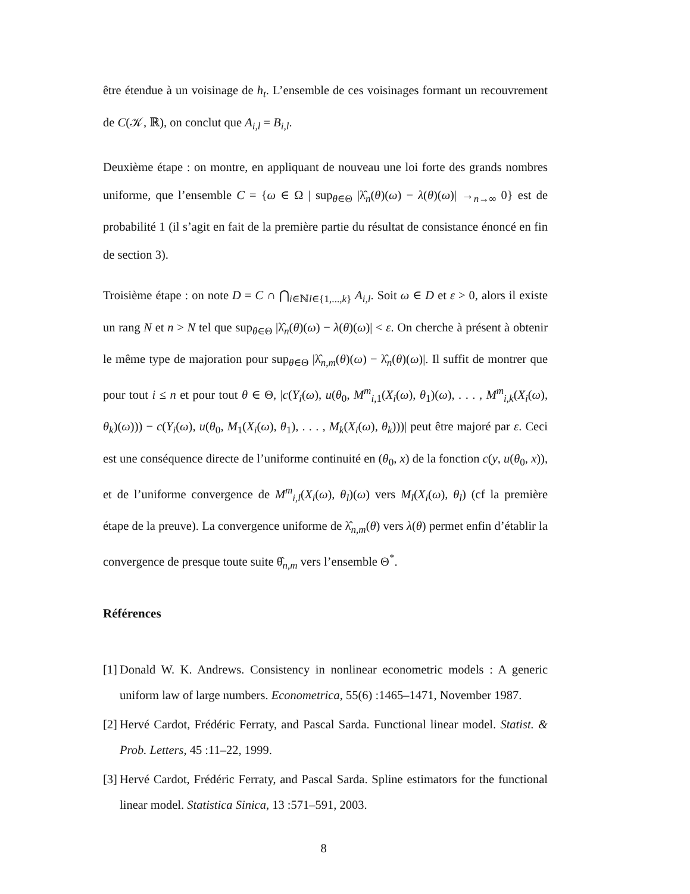être étendue à un voisinage de h<sub>t</sub>. L’ensemble de ces voisinages formant un recouvrement de C(𝒦, ℝ), on conclut que A<sub>i,l</sub> = B<sub>i,l</sub>.
Deuxième étape : on montre, en appliquant de nouveau une loi forte des grands nombres uniforme, que l’ensemble C = {ω ∈ Ω | sup<sub>θ∈Θ</sub> |λ̂<sub>n</sub>(θ)(ω) − λ(θ)(ω)| →<sub>n→∞</sub> 0} est de probabilité 1 (il s’agit en fait de la première partie du résultat de consistance énoncé en fin de section 3).
Troisième étape : on note D = C ∩ ⋂<sub>i∈ℕl∈{1,...,k}</sub> A<sub>i,l</sub>. Soit ω ∈ D et ε > 0, alors il existe un rang N et n > N tel que sup<sub>θ∈Θ</sub> |λ̂<sub>n</sub>(θ)(ω) − λ(θ)(ω)| < ε. On cherche à présent à obtenir le même type de majoration pour sup<sub>θ∈Θ</sub> |λ̂<sub>n,m</sub>(θ)(ω) − λ̂<sub>n</sub>(θ)(ω)|. Il suffit de montrer que pour tout i ≤ n et pour tout θ ∈ Θ, |c(Y<sub>i</sub>(ω), u(θ<sub>0</sub>, M<sup>m</sup><sub>i,1</sub>(X<sub>i</sub>(ω), θ<sub>1</sub>)(ω), . . . , M<sup>m</sup><sub>i,k</sub>(X<sub>i</sub>(ω), θ<sub>k</sub>)(ω))) − c(Y<sub>i</sub>(ω), u(θ<sub>0</sub>, M<sub>1</sub>(X<sub>i</sub>(ω), θ<sub>1</sub>), . . . , M<sub>k</sub>(X<sub>i</sub>(ω), θ<sub>k</sub>)))| peut être majoré par ε. Ceci est une conséquence directe de l’uniforme continuité en (θ<sub>0</sub>, x) de la fonction c(y, u(θ<sub>0</sub>, x)), et de l’uniforme convergence de M<sup>m</sup><sub>i,l</sub>(X<sub>i</sub>(ω), θ<sub>l</sub>)(ω) vers M<sub>l</sub>(X<sub>i</sub>(ω), θ<sub>l</sub>) (cf la première étape de la preuve). La convergence uniforme de λ̂<sub>n,m</sub>(θ) vers λ(θ) permet enfin d’établir la convergence de presque toute suite θ̂<sub>n,m</sub> vers l’ensemble Θ<sup>*</sup>.
Références
[1]
Donald W. K. Andrews. Consistency in nonlinear econometric models : A generic uniform law of large numbers. Econometrica, 55(6) :1465–1471, November 1987.
[2]
Hervé Cardot, Frédéric Ferraty, and Pascal Sarda. Functional linear model. Statist. & Prob. Letters, 45 :11–22, 1999.
[3]
Hervé Cardot, Frédéric Ferraty, and Pascal Sarda. Spline estimators for the functional linear model. Statistica Sinica, 13 :571–591, 2003.
8